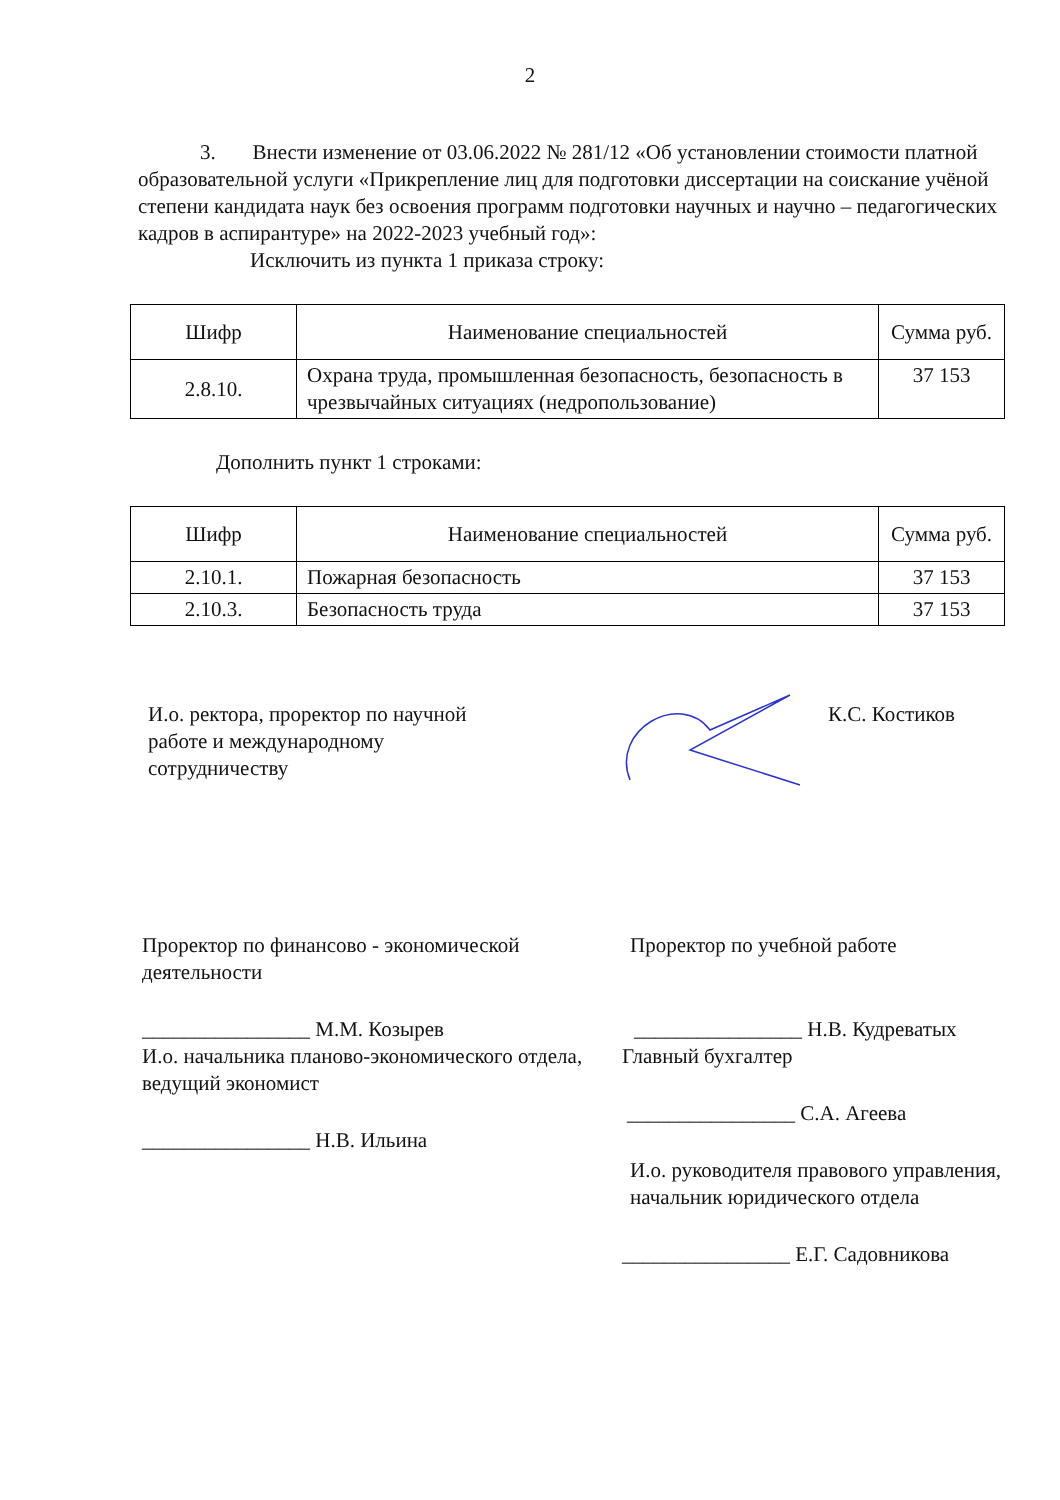2
3. Внести изменение от 03.06.2022 № 281/12 «Об установлении стоимости платной образовательной услуги «Прикрепление лиц для подготовки диссертации на соискание учёной степени кандидата наук без освоения программ подготовки научных и научно – педагогических кадров в аспирантуре» на 2022-2023 учебный год»:
Исключить из пункта 1 приказа строку:
| Шифр | Наименование специальностей | Сумма руб. |
| --- | --- | --- |
| 2.8.10. | Охрана труда, промышленная безопасность, безопасность в чрезвычайных ситуациях (недропользование) | 37 153 |
Дополнить пункт 1 строками:
| Шифр | Наименование специальностей | Сумма руб. |
| --- | --- | --- |
| 2.10.1. | Пожарная безопасность | 37 153 |
| 2.10.3. | Безопасность труда | 37 153 |
И.о. ректора, проректор по научной работе и международному сотрудничеству
К.С. Костиков
Проректор по финансово - экономической деятельности
________________ М.М. Козырев
И.о. начальника планово-экономического отдела, ведущий экономист
________________ Н.В. Ильина
Проректор по учебной работе
________________ Н.В. Кудреватых
Главный бухгалтер
________________ С.А. Агеева
И.о. руководителя правового управления, начальник юридического отдела
________________ Е.Г. Садовникова